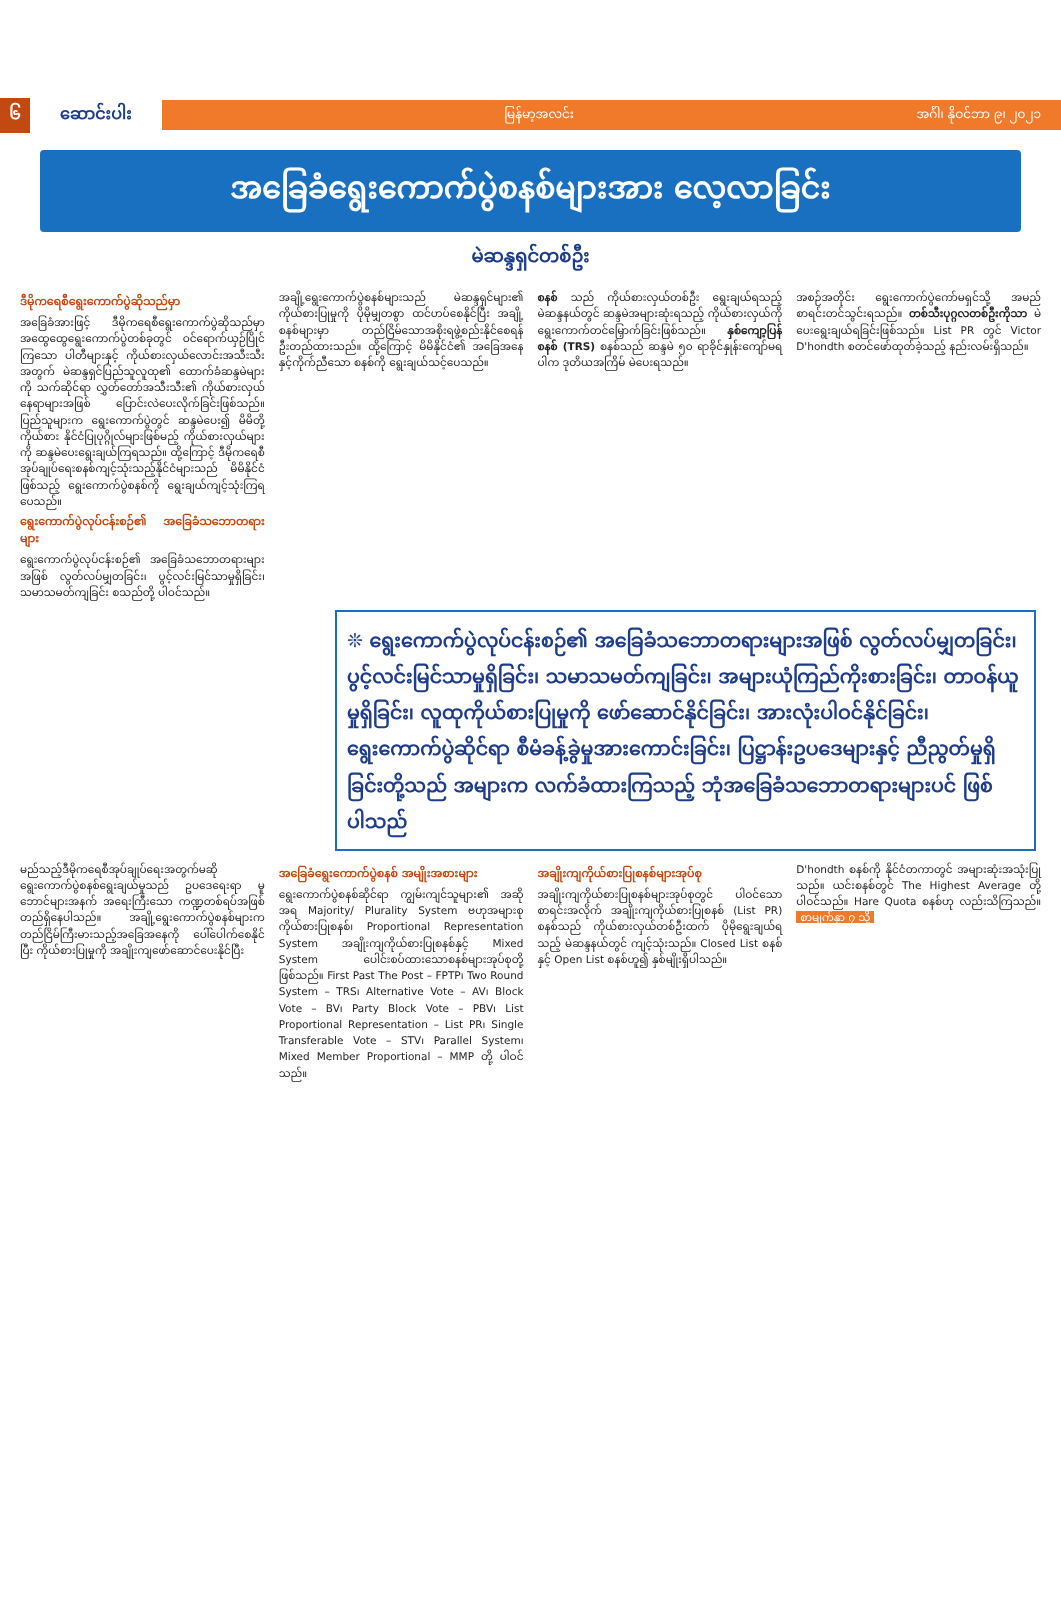၆ ဆောင်းပါး မြန်မာ့အလင်း အင်္ဂါ၊ နိုဝင်ဘာ ၉၊ ၂၀၂၁
အခြေခံရွေးကောက်ပွဲစနစ်များအား လေ့လာခြင်း
မဲဆန္ဒရှင်တစ်ဦး
ဒီမိုကရေစီရွေးကောက်ပွဲဆိုသည်မှာ
အခြေခံအားဖြင့် ဒီမိုကရေစီရွေးကောက်ပွဲဆိုသည်မှာ အထွေထွေရွေးကောက်ပွဲတစ်ခုတွင် ဝင်ရောက်ယှဉ်ပြိုင်ကြသော ပါတီများနှင့် ကိုယ်စားလှယ်လောင်းအသီးသီးအတွက် မဲဆန္ဒရှင်ပြည်သူလူထု၏ ထောက်ခံဆန္ဒမဲများကို သက်ဆိုင်ရာ လွှတ်တော်အသီးသီး၏ ကိုယ်စားလှယ်နေရာများအဖြစ် ပြောင်းလဲပေးလိုက်ခြင်းဖြစ်သည်။ ပြည်သူများက ရွေးကောက်ပွဲတွင် ဆန္ဒမဲပေး၍ မိမိတို့ကိုယ်စား နိုင်ငံပြုပုဂ္ဂိုလ်များဖြစ်မည့် ကိုယ်စားလှယ်များကို ဆန္ဒမဲပေးရွေးချယ်ကြရသည်။ ထို့ကြောင့် ဒီမိုကရေစီအုပ်ချုပ်ရေးစနစ်ကျင့်သုံးသည့်နိုင်ငံများသည် မိမိနိုင်ငံဖြစ်သည့် ရွေးကောက်ပွဲစနစ်ကို ရွေးချယ်ကျင့်သုံးကြရပေသည်။
ရွေးကောက်ပွဲလုပ်ငန်းစဉ်၏ အခြေခံသဘောတရားများ
ရွေးကောက်ပွဲလုပ်ငန်းစဉ်၏ အခြေခံသဘောတရားများအဖြစ် လွတ်လပ်မျှတခြင်း၊ ပွင့်လင်းမြင်သာမှုရှိခြင်း၊ သမာသမတ်ကျခြင်း စသည်တို့ ပါဝင်သည်။
အချို့ရွေးကောက်ပွဲစနစ်များသည် မဲဆန္ဒရှင်များ၏ ကိုယ်စားပြုမှုကို ပိုမိုမျှတစွာ ထင်ဟပ်စေနိုင်ပြီး အချို့စနစ်များမှာ တည်ငြိမ်သောအစိုးရဖွဲ့စည်းနိုင်စေရန် ဦးတည်ထားသည်။ ထို့ကြောင့် မိမိနိုင်ငံ၏ အခြေအနေနှင့်ကိုက်ညီသော စနစ်ကို ရွေးချယ်သင့်ပေသည်။
စနစ် သည် ကိုယ်စားလှယ်တစ်ဦး ရွေးချယ်ရသည့် မဲဆန္ဒနယ်တွင် ဆန္ဒမဲအများဆုံးရသည့် ကိုယ်စားလှယ်ကို ရွေးကောက်တင်မြှောက်ခြင်းဖြစ်သည်။ နှစ်ကျော့ပြန်စနစ် (TRS) စနစ်သည် ဆန္ဒမဲ ၅၀ ရာခိုင်နှုန်းကျော်မရပါက ဒုတိယအကြိမ် မဲပေးရသည်။
အစဉ်အတိုင်း ရွေးကောက်ပွဲကော်မရှင်သို့ အမည်စာရင်းတင်သွင်းရသည်။ တစ်သီးပုဂ္ဂလတစ်ဦးကိုသာ မဲပေးရွေးချယ်ရခြင်းဖြစ်သည်။ List PR တွင် Victor D'hondth စတင်ဖော်ထုတ်ခဲ့သည့် နည်းလမ်းရှိသည်။
❊ ရွေးကောက်ပွဲလုပ်ငန်းစဉ်၏ အခြေခံသဘောတရားများအဖြစ် လွတ်လပ်မျှတခြင်း၊ ပွင့်လင်းမြင်သာမှုရှိခြင်း၊ သမာသမတ်ကျခြင်း၊ အများယုံကြည်ကိုးစားခြင်း၊ တာဝန်ယူမှုရှိခြင်း၊ လူထုကိုယ်စားပြုမှုကို ဖော်ဆောင်နိုင်ခြင်း၊ အားလုံးပါဝင်နိုင်ခြင်း၊ ရွေးကောက်ပွဲဆိုင်ရာ စီမံခန့်ခွဲမှုအားကောင်းခြင်း၊ ပြဋ္ဌာန်းဥပဒေများနှင့် ညီညွတ်မှုရှိခြင်းတို့သည် အများက လက်ခံထားကြသည့် ဘုံအခြေခံသဘောတရားများပင် ဖြစ်ပါသည်
မည်သည့်ဒီမိုကရေစီအုပ်ချုပ်ရေးအတွက်မဆို ရွေးကောက်ပွဲစနစ်ရွေးချယ်မှုသည် ဥပဒေရေးရာ မူဘောင်များအနက် အရေးကြီးသော ကဏ္ဍတစ်ရပ်အဖြစ် တည်ရှိနေပါသည်။ အချို့ရွေးကောက်ပွဲစနစ်များက တည်ငြိမ်ကြီးမားသည့်အခြေအနေကို ပေါ်ပေါက်စေနိုင်ပြီး ကိုယ်စားပြုမှုကို အချိုးကျဖော်ဆောင်ပေးနိုင်ပြီး
အခြေခံရွေးကောက်ပွဲစနစ် အမျိုးအစားများ
ရွေးကောက်ပွဲစနစ်ဆိုင်ရာ ကျွမ်းကျင်သူများ၏ အဆိုအရ Majority/ Plurality System ဗဟုအများစုကိုယ်စားပြုစနစ်၊ Proportional Representation System အချိုးကျကိုယ်စားပြုစနစ်နှင့် Mixed System ပေါင်းစပ်ထားသောစနစ်များအုပ်စုတို့ ဖြစ်သည်။ First Past The Post – FPTP၊ Two Round System – TRS၊ Alternative Vote – AV၊ Block Vote – BV၊ Party Block Vote – PBV၊ List Proportional Representation – List PR၊ Single Transferable Vote – STV၊ Parallel System၊ Mixed Member Proportional – MMP တို့ ပါဝင်သည်။
အချိုးကျကိုယ်စားပြုစနစ်များအုပ်စု
အချိုးကျကိုယ်စားပြုစနစ်များအုပ်စုတွင် ပါဝင်သော စာရင်းအလိုက် အချိုးကျကိုယ်စားပြုစနစ် (List PR) စနစ်သည် ကိုယ်စားလှယ်တစ်ဦးထက် ပိုမိုရွေးချယ်ရသည့် မဲဆန္ဒနယ်တွင် ကျင့်သုံးသည်။ Closed List စနစ်နှင့် Open List စနစ်ဟူ၍ နှစ်မျိုးရှိပါသည်။
D'hondth စနစ်ကို နိုင်ငံတကာတွင် အများဆုံးအသုံးပြုသည်။ ယင်းစနစ်တွင် The Highest Average တို့ ပါဝင်သည်။ Hare Quota စနစ်ဟု လည်းသိကြသည်။ စာမျက်နှာ ၇ သို့